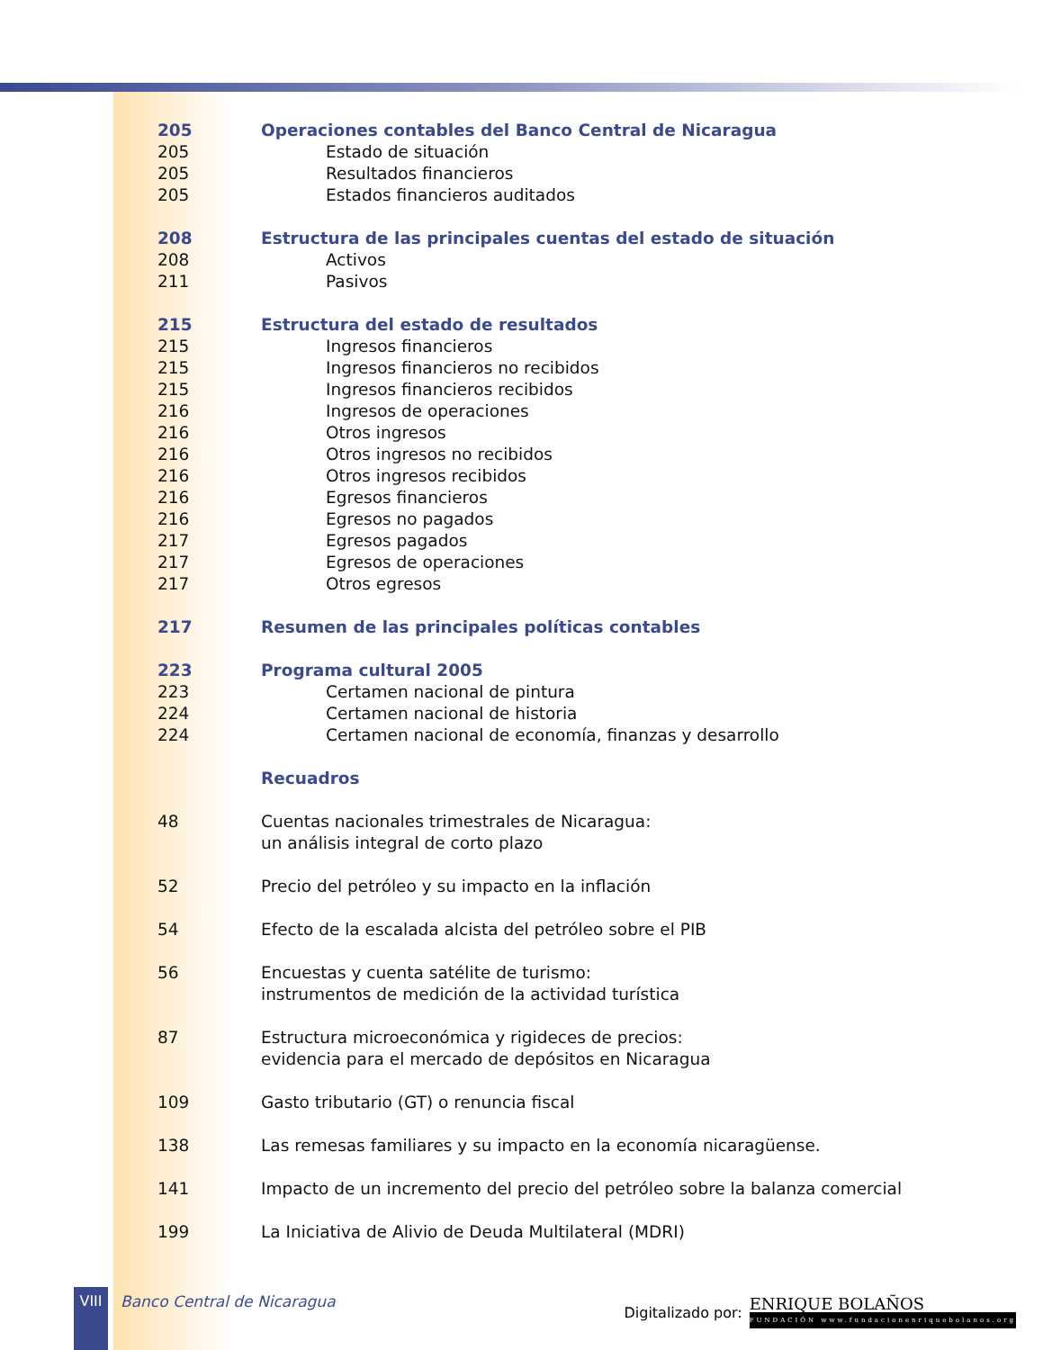205 Operaciones contables del Banco Central de Nicaragua
205 Estado de situación
205 Resultados financieros
205 Estados financieros auditados
208 Estructura de las principales cuentas del estado de situación
208 Activos
211 Pasivos
215 Estructura del estado de resultados
215 Ingresos financieros
215 Ingresos financieros no recibidos
215 Ingresos financieros recibidos
216 Ingresos de operaciones
216 Otros ingresos
216 Otros ingresos no recibidos
216 Otros ingresos recibidos
216 Egresos financieros
216 Egresos no pagados
217 Egresos pagados
217 Egresos de operaciones
217 Otros egresos
217 Resumen de las principales políticas contables
223 Programa cultural 2005
223 Certamen nacional de pintura
224 Certamen nacional de historia
224 Certamen nacional de economía, finanzas y desarrollo
Recuadros
48 Cuentas nacionales trimestrales de Nicaragua:
un análisis integral de corto plazo
52 Precio del petróleo y su impacto en la inflación
54 Efecto de la escalada alcista del petróleo sobre el PIB
56 Encuestas y cuenta satélite de turismo:
instrumentos de medición de la actividad turística
87 Estructura microeconómica y rigideces de precios:
evidencia para el mercado de depósitos en Nicaragua
109 Gasto tributario (GT) o renuncia fiscal
138 Las remesas familiares y su impacto en la economía nicaragüense.
141 Impacto de un incremento del precio del petróleo sobre la balanza comercial
199 La Iniciativa de Alivio de Deuda Multilateral (MDRI)
VIII
Banco Central de Nicaragua
Digitalizado por:
ENRIQUE BOLAÑOS
FUNDACIÓN www.fundacionenriquebolanos.org